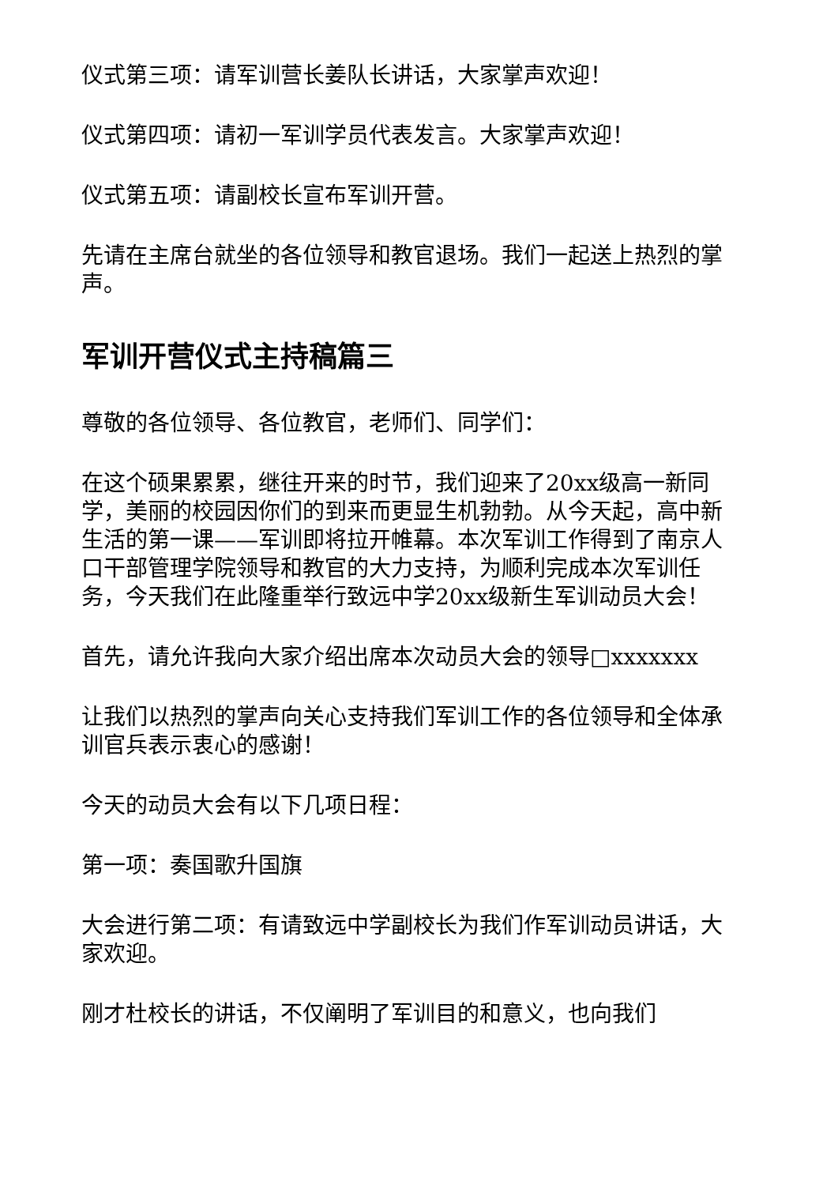仪式第三项：请军训营长姜队长讲话，大家掌声欢迎！
仪式第四项：请初一军训学员代表发言。大家掌声欢迎！
仪式第五项：请副校长宣布军训开营。
先请在主席台就坐的各位领导和教官退场。我们一起送上热烈的掌声。
军训开营仪式主持稿篇三
尊敬的各位领导、各位教官，老师们、同学们：
在这个硕果累累，继往开来的时节，我们迎来了20xx级高一新同学，美丽的校园因你们的到来而更显生机勃勃。从今天起，高中新生活的第一课——军训即将拉开帷幕。本次军训工作得到了南京人口干部管理学院领导和教官的大力支持，为顺利完成本次军训任务，今天我们在此隆重举行致远中学20xx级新生军训动员大会！
首先，请允许我向大家介绍出席本次动员大会的领导□xxxxxxx
让我们以热烈的掌声向关心支持我们军训工作的各位领导和全体承训官兵表示衷心的感谢！
今天的动员大会有以下几项日程：
第一项：奏国歌升国旗
大会进行第二项：有请致远中学副校长为我们作军训动员讲话，大家欢迎。
刚才杜校长的讲话，不仅阐明了军训目的和意义，也向我们